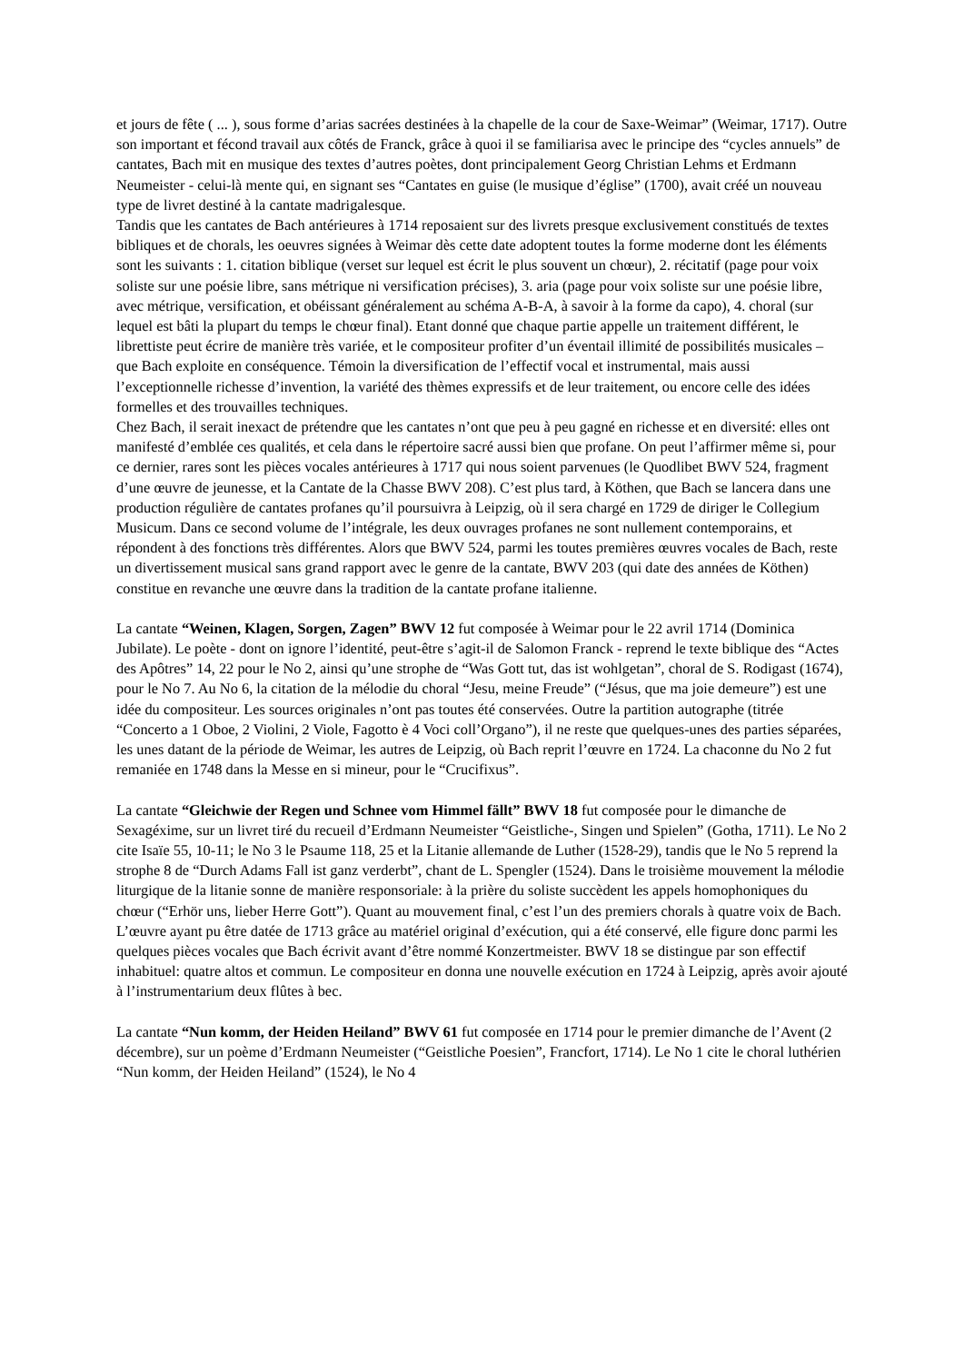et jours de fête ( ... ), sous forme d’arias sacrées destinées à la chapelle de la cour de Saxe-Weimar” (Weimar, 1717). Outre son important et fécond travail aux côtés de Franck, grâce à quoi il se familiarisa avec le principe des “cycles annuels” de cantates, Bach mit en musique des textes d’autres poètes, dont principalement Georg Christian Lehms et Erdmann Neumeister - celui-là mente qui, en signant ses “Cantates en guise (le musique d’église” (1700), avait créé un nouveau type de livret destiné à la cantate madrigalesque.
Tandis que les cantates de Bach antérieures à 1714 reposaient sur des livrets presque exclusivement constitués de textes bibliques et de chorals, les oeuvres signées à Weimar dès cette date adoptent toutes la forme moderne dont les éléments sont les suivants : 1. citation biblique (verset sur lequel est écrit le plus souvent un chœur), 2. récitatif (page pour voix soliste sur une poésie libre, sans métrique ni versification précises), 3. aria (page pour voix soliste sur une poésie libre, avec métrique, versification, et obéissant généralement au schéma A-B-A, à savoir à la forme da capo), 4. choral (sur lequel est bâti la plupart du temps le chœur final). Etant donné que chaque partie appelle un traitement différent, le librettiste peut écrire de manière très variée, et le compositeur profiter d’un éventail illimité de possibilités musicales – que Bach exploite en conséquence. Témoin la diversification de l’effectif vocal et instrumental, mais aussi l’exceptionnelle richesse d’invention, la variété des thèmes expressifs et de leur traitement, ou encore celle des idées formelles et des trouvailles techniques.
Chez Bach, il serait inexact de prétendre que les cantates n’ont que peu à peu gagné en richesse et en diversité: elles ont manifesté d’emblée ces qualités, et cela dans le répertoire sacré aussi bien que profane. On peut l’affirmer même si, pour ce dernier, rares sont les pièces vocales antérieures à 1717 qui nous soient parvenues (le Quodlibet BWV 524, fragment d’une œuvre de jeunesse, et la Cantate de la Chasse BWV 208). C’est plus tard, à Köthen, que Bach se lancera dans une production régulière de cantates profanes qu’il poursuivra à Leipzig, où il sera chargé en 1729 de diriger le Collegium Musicum. Dans ce second volume de l’intégrale, les deux ouvrages profanes ne sont nullement contemporains, et répondent à des fonctions très différentes. Alors que BWV 524, parmi les toutes premières œuvres vocales de Bach, reste un divertissement musical sans grand rapport avec le genre de la cantate, BWV 203 (qui date des années de Köthen) constitue en revanche une œuvre dans la tradition de la cantate profane italienne.
La cantate “Weinen, Klagen, Sorgen, Zagen” BWV 12 fut composée à Weimar pour le 22 avril 1714 (Dominica Jubilate). Le poète - dont on ignore l’identité, peut-être s’agit-il de Salomon Franck - reprend le texte biblique des “Actes des Apôtres” 14, 22 pour le No 2, ainsi qu’une strophe de “Was Gott tut, das ist wohlgetan”, choral de S. Rodigast (1674), pour le No 7. Au No 6, la citation de la mélodie du choral “Jesu, meine Freude” (“Jésus, que ma joie demeure”) est une idée du compositeur. Les sources originales n’ont pas toutes été conservées. Outre la partition autographe (titrée “Concerto a 1 Oboe, 2 Violini, 2 Viole, Fagotto è 4 Voci coll’Organo”), il ne reste que quelques-unes des parties séparées, les unes datant de la période de Weimar, les autres de Leipzig, où Bach reprit l’œuvre en 1724. La chaconne du No 2 fut remaniée en 1748 dans la Messe en si mineur, pour le “Crucifixus”.
La cantate “Gleichwie der Regen und Schnee vom Himmel fällt” BWV 18 fut composée pour le dimanche de Sexagéxime, sur un livret tiré du recueil d’Erdmann Neumeister “Geistliche-, Singen und Spielen” (Gotha, 1711). Le No 2 cite Isaïe 55, 10-11; le No 3 le Psaume 118, 25 et la Litanie allemande de Luther (1528-29), tandis que le No 5 reprend la strophe 8 de “Durch Adams Fall ist ganz verderbt”, chant de L. Spengler (1524). Dans le troisième mouvement la mélodie liturgique de la litanie sonne de manière responsoriale: à la prière du soliste succèdent les appels homophoniques du chœur (“Erhör uns, lieber Herre Gott”). Quant au mouvement final, c’est l’un des premiers chorals à quatre voix de Bach.
L’œuvre ayant pu être datée de 1713 grâce au matériel original d’exécution, qui a été conservé, elle figure donc parmi les quelques pièces vocales que Bach écrivit avant d’être nommé Konzertmeister. BWV 18 se distingue par son effectif inhabituel: quatre altos et commun. Le compositeur en donna une nouvelle exécution en 1724 à Leipzig, après avoir ajouté à l’instrumentarium deux flûtes à bec.
La cantate “Nun komm, der Heiden Heiland” BWV 61 fut composée en 1714 pour le premier dimanche de l’Avent (2 décembre), sur un poème d’Erdmann Neumeister (“Geistliche Poesien”, Francfort, 1714). Le No 1 cite le choral luthérien “Nun komm, der Heiden Heiland” (1524), le No 4